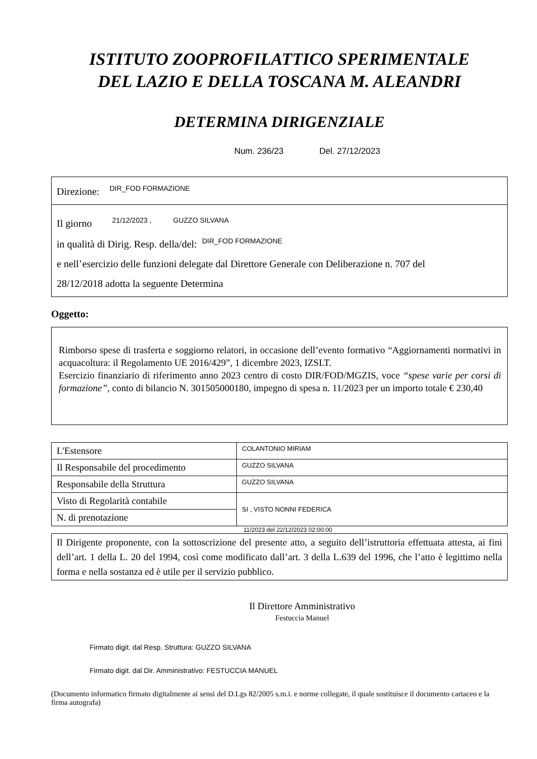ISTITUTO ZOOPROFILATTICO SPERIMENTALE
DEL LAZIO E DELLA TOSCANA M. ALEANDRI
DETERMINA DIRIGENZIALE
Num. 236/23 Del. 27/12/2023
Direzione: DIR_FOD FORMAZIONE
Il giorno 21/12/2023 , GUZZO SILVANA
in qualità di Dirig. Resp. della/del: DIR_FOD FORMAZIONE
e nell’esercizio delle funzioni delegate dal Direttore Generale con Deliberazione n. 707 del
28/12/2018 adotta la seguente Determina
Oggetto:
Rimborso spese di trasferta e soggiorno relatori, in occasione dell’evento formativo “Aggiornamenti normativi in acquacoltura: il Regolamento UE 2016/429”, 1 dicembre 2023, IZSLT.
Esercizio finanziario di riferimento anno 2023 centro di costo DIR/FOD/MGZIS, voce “spese varie per corsi di formazione”, conto di bilancio N. 301505000180, impegno di spesa n. 11/2023 per un importo totale € 230,40
| L'Estensore | COLANTONIO MIRIAM |
| Il Responsabile del procedimento | GUZZO SILVANA |
| Responsabile della Struttura | GUZZO SILVANA |
| Visto di Regolarità contabile | SI , VISTO NONNI FEDERICA |
| N. di prenotazione | |
11/2023 del 22/12/2023 02:00:00
Il Dirigente proponente, con la sottoscrizione del presente atto, a seguito dell’istruttoria effettuata attesta, ai fini dell’art. 1 della L. 20 del 1994, così come modificato dall’art. 3 della L.639 del 1996, che l’atto è legittimo nella forma e nella sostanza ed è utile per il servizio pubblico.
Il Direttore Amministrativo
Festuccia Manuel
Firmato digit. dal Resp. Struttura: GUZZO SILVANA
Firmato digit. dal Dir. Amministrativo: FESTUCCIA MANUEL
(Documento informatico firmato digitalmente ai sensi del D.Lgs 82/2005 s.m.i. e norme collegate, il quale sostituisce il documento cartaceo e la firma autografa)